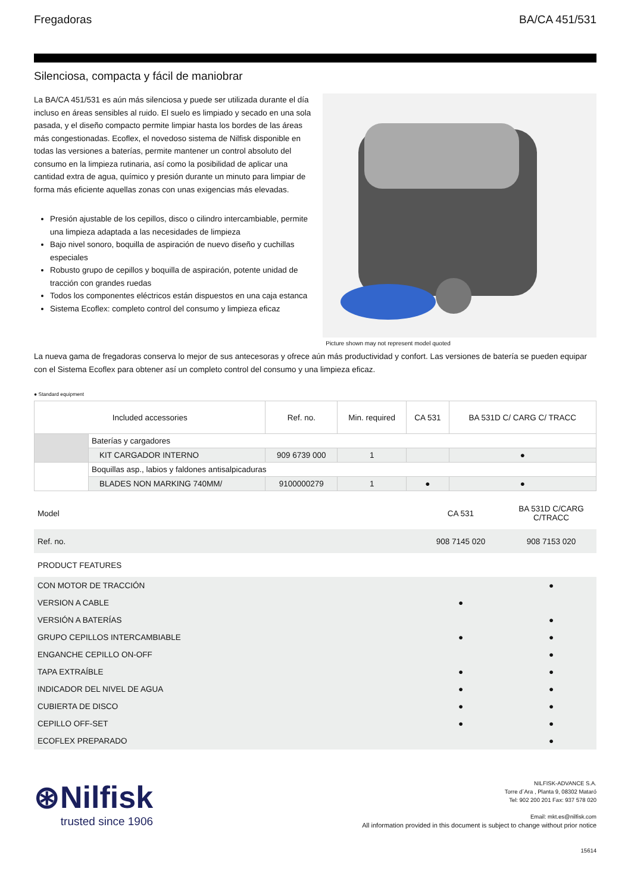Fregadoras BA/CA 451/531
Silenciosa, compacta y fácil de maniobrar
La BA/CA 451/531 es aún más silenciosa y puede ser utilizada durante el día incluso en áreas sensibles al ruido. El suelo es limpiado y secado en una sola pasada, y el diseño compacto permite limpiar hasta los bordes de las áreas más congestionadas. Ecoflex, el novedoso sistema de Nilfisk disponible en todas las versiones a baterías, permite mantener un control absoluto del consumo en la limpieza rutinaria, así como la posibilidad de aplicar una cantidad extra de agua, químico y presión durante un minuto para limpiar de forma más eficiente aquellas zonas con unas exigencias más elevadas.
Presión ajustable de los cepillos, disco o cilindro intercambiable, permite una limpieza adaptada a las necesidades de limpieza
Bajo nivel sonoro, boquilla de aspiración de nuevo diseño y cuchillas especiales
Robusto grupo de cepillos y boquilla de aspiración, potente unidad de tracción con grandes ruedas
Todos los componentes eléctricos están dispuestos en una caja estanca
Sistema Ecoflex: completo control del consumo y limpieza eficaz
Picture shown may not represent model quoted
La nueva gama de fregadoras conserva lo mejor de sus antecesoras y ofrece aún más productividad y confort. Las versiones de batería se pueden equipar con el Sistema Ecoflex para obtener así un completo control del consumo y una limpieza eficaz.
● Standard equipment
| Included accessories | | Ref. no. | Min. required | CA 531 | BA 531D C/ CARG C/ TRACC |
| --- | --- | --- | --- | --- | --- |
| | Baterías y cargadores | | | | |
| | KIT CARGADOR INTERNO | 909 6739 000 | 1 | | ● |
| | Boquillas asp., labios y faldones antisalpicaduras | | | | |
| | BLADES NON MARKING 740MM/ | 9100000279 | 1 | ● | ● |
| Model | CA 531 | BA 531D C/CARG C/TRACC |
| Ref. no. | 908 7145 020 | 908 7153 020 |
| PRODUCT FEATURES | | |
| CON MOTOR DE TRACCIÓN | | ● |
| VERSION A CABLE | ● | |
| VERSIÓN A BATERÍAS | | ● |
| GRUPO CEPILLOS INTERCAMBIABLE | ● | ● |
| ENGANCHE CEPILLO ON-OFF | | ● |
| TAPA EXTRAÍBLE | ● | ● |
| INDICADOR DEL NIVEL DE AGUA | ● | ● |
| CUBIERTA DE DISCO | ● | ● |
| CEPILLO OFF-SET | ● | ● |
| ECOFLEX PREPARADO | | ● |
⊛Nilfisk
trusted since 1906
NILFISK-ADVANCE S.A.
Torre d´Ara , Planta 9, 08302 Mataró
Tel: 902 200 201 Fax: 937 578 020
Email: mkt.es@nilfisk.com
All information provided in this document is subject to change without prior notice
15614